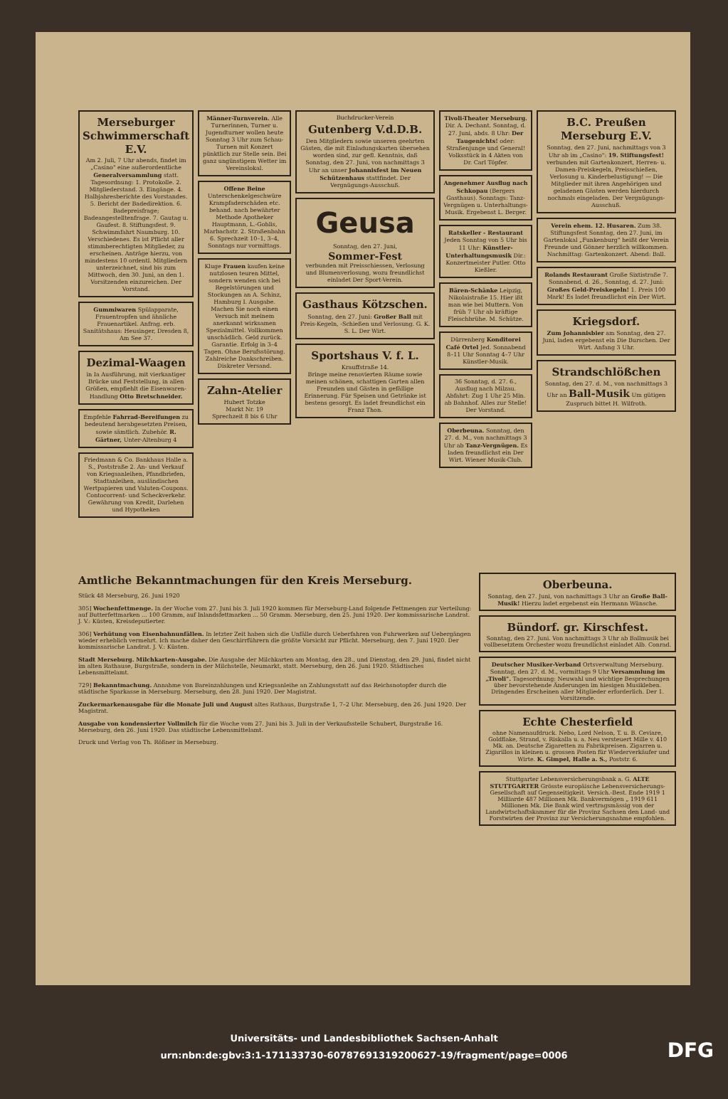Merseburger Schwimmerschaft E.V.
Am 2. Juli, 7 Uhr abends, findet im „Casino" eine außerordentliche Generalversammlung statt. Tagesordnung: 1. Protokolle. 2. Mitgliederstand. 3. Eingänge. 4. Halbjahresberichte des Vorstandes. 5. Bericht der Badedirektion. 6. Badepreisfrage; Badeangestelltenfrage. 7. Gautag u. Gaufest. 8. Stiftungsfest. 9. Schwimmfahrt Naumburg. 10. Verschiedenes. Es ist Pflicht aller stimmberechtigten Mitglieder, zu erscheinen. Anträge hierzu, von mindestens 10 ordentl. Mitgliedern unterzeichnet, sind bis zum Mittwoch, den 30. Juni, an den 1. Vorsitzenden einzureichen. Der Vorstand.
Gummiwaren Spülapparate, Frauentropfen und ähnliche Frauenartikel. Anfrag. erb. Sanitätshaus: Heusinger, Dresden 8, Am See 37.
Dezimal-Waagen
in Ia Ausführung, mit vierkantiger Brücke und Feststellung, in allen Größen, empfiehlt die Eisenwaren-Handlung Otto Bretschneider.
Empfehle Fahrrad-Bereifungen zu bedeutend herabgesetzten Preisen, sowie sämtlich. Zubehör. R. Gärtner, Unter-Altenburg 4
Friedmann & Co. Bankhaus Halle a. S., Poststraße 2. An- und Verkauf von Kriegsanleihen, Pfandbriefen, Stadtanleihen, ausländischen Wertpapieren und Valuten-Coupons. Contocorrent- und Scheckverkehr. Gewährung von Kredit, Darlehen und Hypotheken
Männer-Turnverein. Alle Turnerinnen, Turner u. Jugendturner wollen heute Sonntag 3 Uhr zum Schau-Turnen mit Konzert pünktlich zur Stelle sein. Bei ganz ungünstigem Wetter im Vereinslokal.
Offene Beine Unterschenkelgeschwüre Krampfaderschäden etc. behand. nach bewährter Methode Apotheker Hauptmann, L.-Gohlis, Marbachstr. 2. Straßenbahn 6. Sprechzeit 10–1, 3–4, Sonntags nur vormittags.
Kluge Frauen kaufen keine nutzlosen teuren Mittel, sondern wenden sich bei Regelstörungen und Stockungen an A. Schinz, Hamburg I. Ausgabe. Machen Sie noch einen Versuch mit meinem anerkannt wirksamen Spezialmittel. Vollkommen unschädlich. Geld zurück. Garantie. Erfolg in 3–4 Tagen. Ohne Berufsstörung. Zahlreiche Dankschreiben. Diskreter Versand.
Zahn-Atelier
Hubert Totzke
Markt Nr. 19
Sprechzeit 8 bis 6 Uhr
Buchdrucker-Verein
Gutenberg V.d.D.B.
Den Mitgliedern sowie unseren geehrten Gästen, die mit Einladungskarten übersehen worden sind, zur gefl. Kenntnis, daß Sonntag, den 27. Juni, von nachmittags 3 Uhr an unser Johannisfest im Neuen Schützenhaus stattfindet. Der Vergnügungs-Ausschuß.
Geusa
Sonntag, den 27. Juni,
Sommer-Fest
verbunden mit Preisschiessen, Verlosung und Blumenverlosung, wozu freundlichst einladet Der Sport-Verein.
Gasthaus Kötzschen.
Sonntag, den 27. Juni: Großer Ball mit Preis-Kegeln, -Schießen und Verlosung. G. K. S. L. Der Wirt.
Sportshaus V. f. L.
Krauffstraße 14.
Bringe meine renovierten Räume sowie meinen schönen, schattigen Garten allen Freunden und Gästen in gefällige Erinnerung. Für Speisen und Getränke ist bestens gesorgt. Es ladet freundlichst ein Franz Thon.
Tivoli-Theater Merseburg. Dir. A. Dechant. Sonntag, d. 27. Juni, abds. 8 Uhr: Der Taugenichts! oder: Straßenjunge und General! Volksstück in 4 Akten von Dr. Carl Töpfer.
Angenehmer Ausflug nach Schkopau (Bergers Gasthaus). Sonntags: Tanz-Vergnügen u. Unterhaltungs-Musik. Ergebenst L. Berger.
Ratskeller - Restaurant Jeden Sonntag von 5 Uhr bis 11 Uhr: Künstler-Unterhaltungsmusik Dir.: Konzertmeister Putler. Otto Kießler.
Bären-Schänke Leipzig, Nikolaistraße 15. Hier ißt man wie bei Muttern. Von früh 7 Uhr ab kräftige Fleischbrühe. M. Schütze.
Dürrenberg Konditorei Café Ortel Jed. Sonnabend 8–11 Uhr Sonntag 4–7 Uhr Künstler-Musik.
36 Sonntag, d. 27. 6., Ausflug nach Milzau. Abfahrt: Zug 1 Uhr 25 Min. ab Bahnhof. Alles zur Stelle! Der Vorstand.
Oberbeuna. Sonntag, den 27. d. M., von nachmittags 3 Uhr ab Tanz-Vergnügen. Es laden freundlichst ein Der Wirt. Wiener Musik-Club.
B.C. Preußen Merseburg E.V.
Sonntag, den 27. Juni, nachmittags von 3 Uhr ab im „Casino": 19. Stiftungsfest! verbunden mit Gartenkonzert, Herren- u. Damen-Preiskegeln, Preisschießen, Verlosung u. Kinderbelustigung! — Die Mitglieder mit ihren Angehörigen und geladenen Gästen werden hierdurch nochmals eingeladen. Der Vergnügungs-Ausschuß.
Verein ehem. 12. Husaren. Zum 38. Stiftungsfest Sonntag, den 27. Juni, im Gartenlokal „Funkenburg" heißt der Verein Freunde und Gönner herzlich willkommen. Nachmittag: Gartenkonzert. Abend: Ball.
Rolands Restaurant Große Sixtistraße 7. Sonnabend, d. 26., Sonntag, d. 27. Juni: Großes Geld-Preiskegeln! 1. Preis 100 Mark! Es ladet freundlichst ein Der Wirt.
Kriegsdorf.
Zum Johannisbier am Sonntag, den 27. Juni, laden ergebenst ein Die Burschen. Der Wirt. Anfang 3 Uhr.
Strandschlößchen
Sonntag, den 27. d. M., von nachmittags 3 Uhr an Ball-Musik Um gütigen Zuspruch bittet H. Wilfroth.
Amtliche Bekanntmachungen für den Kreis Merseburg.
Stück 48 Merseburg, 26. Juni 1920
305] Wochenfettmenge. In der Woche vom 27. Juni bis 3. Juli 1920 kommen für Merseburg-Land folgende Fettmengen zur Verteilung: auf Butterfettmarken ... 100 Gramm, auf Inlandsfettmarken ... 50 Gramm. Merseburg, den 25. Juni 1920. Der kommissarische Landrat. J. V.: Küsten, Kreisdeputierter.
306] Verhütung von Eisenbahnunfällen. In letzter Zeit haben sich die Unfälle durch Ueberfahren von Fuhrwerken auf Uebergängen wieder erheblich vermehrt. Ich mache daher den Geschirrführern die größte Vorsicht zur Pflicht. Merseburg, den 7. Juni 1920. Der kommissarische Landrat. J. V.: Küsten.
Stadt Merseburg. Milchkarten-Ausgabe. Die Ausgabe der Milchkarten am Montag, den 28., und Dienstag, den 29. Juni, findet nicht im alten Rathause, Burgstraße, sondern in der Milchstelle, Neumarkt, statt. Merseburg, den 26. Juni 1920. Städtisches Lebensmittelamt.
729] Bekanntmachung. Annahme von Bareinzahlungen und Kriegsanleihe an Zahlungsstatt auf das Reichsnotopfer durch die städtische Sparkasse in Merseburg. Merseburg, den 28. Juni 1920. Der Magistrat.
Zuckermarkenausgabe für die Monate Juli und August altes Rathaus, Burgstraße 1, 7–2 Uhr. Merseburg, den 26. Juni 1920. Der Magistrat.
Ausgabe von kondensierter Vollmilch für die Woche vom 27. Juni bis 3. Juli in der Verkaufsstelle Schubert, Burgstraße 16. Merseburg, den 26. Juni 1920. Das städtische Lebensmittelamt.
Druck und Verlag von Th. Rößner in Merseburg.
Oberbeuna.
Sonntag, den 27. Juni, von nachmittags 3 Uhr an Große Ball-Musik! Hierzu ladet ergebenst ein Hermann Wünsche.
Bündorf. gr. Kirschfest.
Sonntag, den 27. Juni. Von nachmittags 3 Uhr ab Ballmusik bei vollbesetztem Orchester wozu freundlichst einladet Alb. Conrad.
Deutscher Musiker-Verband Ortsverwaltung Merseburg. Sonntag, den 27. d. M., vormittags 9 Uhr Versammlung im „Tivoli". Tagesordnung: Neuwahl und wichtige Besprechungen über bevorstehende Änderungen im hiesigen Musikleben. Dringendes Erscheinen aller Mitglieder erforderlich. Der 1. Vorsitzende.
Echte Chesterfield
ohne Namenaufdruck. Nebo, Lord Nelson, T. u. B. Ceviare, Goldflake, Strand, v. Riskalla u. a. Neu versteuert Mille v. 410 Mk. an. Deutsche Zigaretten zu Fabrikpreisen. Zigarren u. Zigarillos in kleinen u. grossen Posten für Wiederverkäufer und Wirte. K. Gimpel, Halle a. S., Poststr. 6.
Stuttgarter Lebensversicherungsbank a. G. ALTE STUTTGARTER Grösste europäische Lebensversicherungs-Gesellschaft auf Gegenseitigkeit. Versich.-Best. Ende 1919 1 Milliarde 487 Millionen Mk. Bankvermögen „ 1919 611 Millionen Mk. Die Bank wird vertragsmässig von der Landwirtschaftskammer für die Provinz Sachsen den Land- und Forstwirten der Provinz zur Versicherungsnahme empfohlen.
Universitäts- und Landesbibliothek Sachsen-Anhalt
urn:nbn:de:gbv:3:1-171133730-60787691319200627-19/fragment/page=0006
DFG